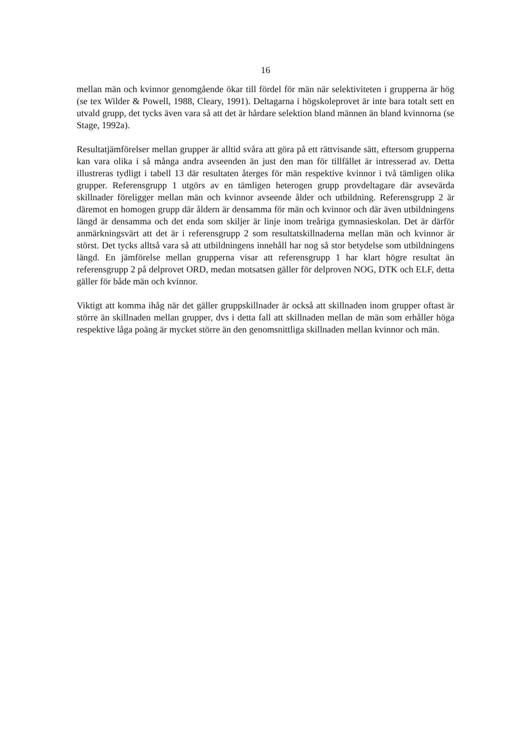16
mellan män och kvinnor genomgående ökar till fördel för män när selektiviteten i grupperna är hög (se tex Wilder & Powell, 1988, Cleary, 1991). Deltagarna i högskoleprovet är inte bara totalt sett en utvald grupp, det tycks även vara så att det är hårdare selektion bland männen än bland kvinnorna (se Stage, 1992a).
Resultatjämförelser mellan grupper är alltid svåra att göra på ett rättvisande sätt, eftersom grupperna kan vara olika i så många andra avseenden än just den man för tillfället är intresserad av. Detta illustreras tydligt i tabell 13 där resultaten återges för män respektive kvinnor i två tämligen olika grupper. Referensgrupp 1 utgörs av en tämligen heterogen grupp provdeltagare där avsevärda skillnader föreligger mellan män och kvinnor avseende ålder och utbildning. Referensgrupp 2 är däremot en homogen grupp där åldern är densamma för män och kvinnor och där även utbildningens längd är densamma och det enda som skiljer är linje inom treåriga gymnasieskolan. Det är därför anmärkningsvärt att det är i referensgrupp 2 som resultatskillnaderna mellan män och kvinnor är störst. Det tycks alltså vara så att utbildningens innehåll har nog så stor betydelse som utbildningens längd. En jämförelse mellan grupperna visar att referensgrupp 1 har klart högre resultat än referensgrupp 2 på delprovet ORD, medan motsatsen gäller för delproven NOG, DTK och ELF, detta gäller för både män och kvinnor.
Viktigt att komma ihåg när det gäller gruppskillnader är också att skillnaden inom grupper oftast är större än skillnaden mellan grupper, dvs i detta fall att skillnaden mellan de män som erhåller höga respektive låga poäng är mycket större än den genomsnittliga skillnaden mellan kvinnor och män.